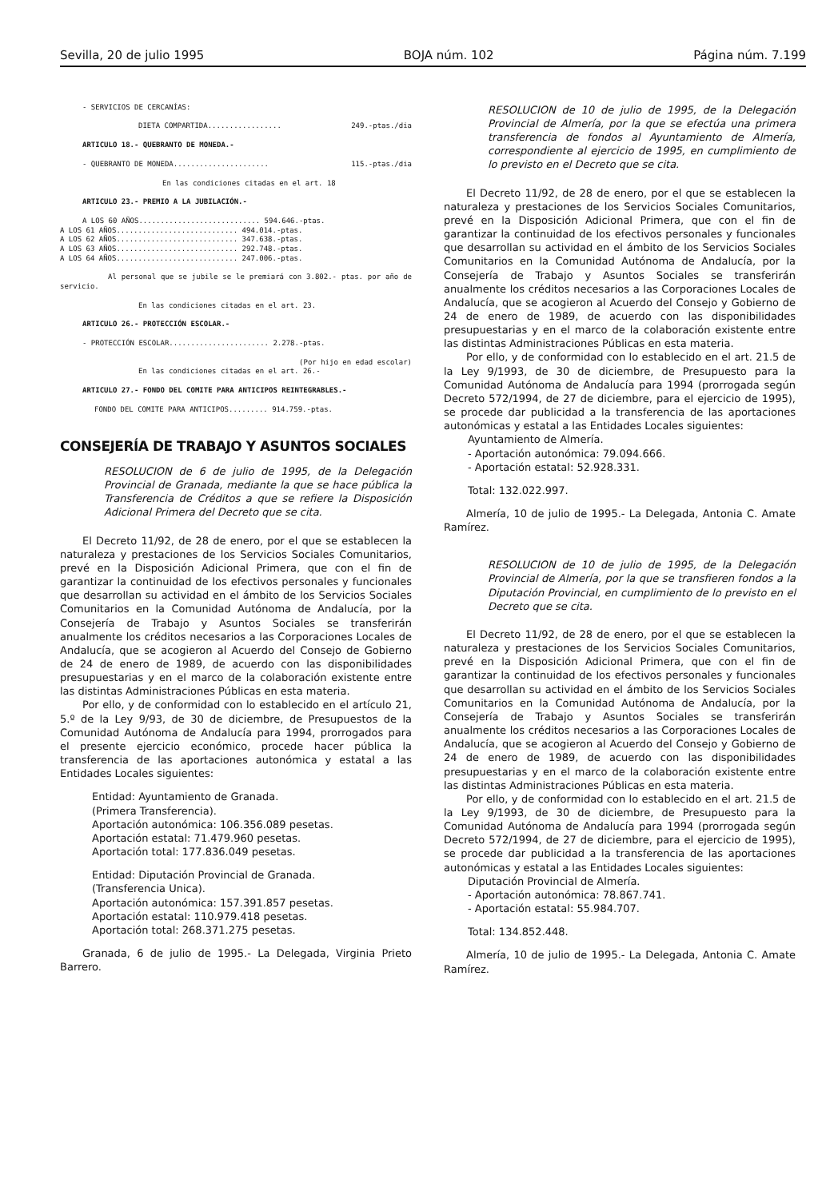Sevilla, 20 de julio 1995 BOJA núm. 102 Página núm. 7.199
- SERVICIOS DE CERCANÍAS:
DIETA COMPARTIDA................. 249.-ptas./dia
ARTICULO 18.- QUEBRANTO DE MONEDA.-
- QUEBRANTO DE MONEDA...................... 115.-ptas./dia
En las condiciones citadas en el art. 18
ARTICULO 23.- PREMIO A LA JUBILACIÓN.-
A LOS 60 AÑOS............................ 594.646.-ptas.
A LOS 61 AÑOS............................ 494.014.-ptas.
A LOS 62 AÑOS............................ 347.638.-ptas.
A LOS 63 AÑOS............................ 292.748.-ptas.
A LOS 64 AÑOS............................ 247.006.-ptas.
Al personal que se jubile se le premiará con 3.802.- ptas. por año de servicio.
En las condiciones citadas en el art. 23.
ARTICULO 26.- PROTECCIÓN ESCOLAR.-
- PROTECCIÓN ESCOLAR....................... 2.278.-ptas.
(Por hijo en edad escolar)
En las condiciones citadas en el art. 26.-
ARTICULO 27.- FONDO DEL COMITE PARA ANTICIPOS REINTEGRABLES.-
FONDO DEL COMITE PARA ANTICIPOS......... 914.759.-ptas.
CONSEJERÍA DE TRABAJO Y ASUNTOS SOCIALES
RESOLUCION de 6 de julio de 1995, de la Delegación Provincial de Granada, mediante la que se hace pública la Transferencia de Créditos a que se refiere la Disposición Adicional Primera del Decreto que se cita.
El Decreto 11/92, de 28 de enero, por el que se establecen la naturaleza y prestaciones de los Servicios Sociales Comunitarios, prevé en la Disposición Adicional Primera, que con el fin de garantizar la continuidad de los efectivos personales y funcionales que desarrollan su actividad en el ámbito de los Servicios Sociales Comunitarios en la Comunidad Autónoma de Andalucía, por la Consejería de Trabajo y Asuntos Sociales se transferirán anualmente los créditos necesarios a las Corporaciones Locales de Andalucía, que se acogieron al Acuerdo del Consejo de Gobierno de 24 de enero de 1989, de acuerdo con las disponibilidades presupuestarias y en el marco de la colaboración existente entre las distintas Administraciones Públicas en esta materia.
Por ello, y de conformidad con lo establecido en el artículo 21, 5.º de la Ley 9/93, de 30 de diciembre, de Presupuestos de la Comunidad Autónoma de Andalucía para 1994, prorrogados para el presente ejercicio económico, procede hacer pública la transferencia de las aportaciones autonómica y estatal a las Entidades Locales siguientes:
Entidad: Ayuntamiento de Granada.
(Primera Transferencia).
Aportación autonómica: 106.356.089 pesetas.
Aportación estatal: 71.479.960 pesetas.
Aportación total: 177.836.049 pesetas.
Entidad: Diputación Provincial de Granada.
(Transferencia Unica).
Aportación autonómica: 157.391.857 pesetas.
Aportación estatal: 110.979.418 pesetas.
Aportación total: 268.371.275 pesetas.
Granada, 6 de julio de 1995.- La Delegada, Virginia Prieto Barrero.
RESOLUCION de 10 de julio de 1995, de la Delegación Provincial de Almería, por la que se efectúa una primera transferencia de fondos al Ayuntamiento de Almería, correspondiente al ejercicio de 1995, en cumplimiento de lo previsto en el Decreto que se cita.
El Decreto 11/92, de 28 de enero, por el que se establecen la naturaleza y prestaciones de los Servicios Sociales Comunitarios, prevé en la Disposición Adicional Primera, que con el fin de garantizar la continuidad de los efectivos personales y funcionales que desarrollan su actividad en el ámbito de los Servicios Sociales Comunitarios en la Comunidad Autónoma de Andalucía, por la Consejería de Trabajo y Asuntos Sociales se transferirán anualmente los créditos necesarios a las Corporaciones Locales de Andalucía, que se acogieron al Acuerdo del Consejo y Gobierno de 24 de enero de 1989, de acuerdo con las disponibilidades presupuestarias y en el marco de la colaboración existente entre las distintas Administraciones Públicas en esta materia.
Por ello, y de conformidad con lo establecido en el art. 21.5 de la Ley 9/1993, de 30 de diciembre, de Presupuesto para la Comunidad Autónoma de Andalucía para 1994 (prorrogada según Decreto 572/1994, de 27 de diciembre, para el ejercicio de 1995), se procede dar publicidad a la transferencia de las aportaciones autonómicas y estatal a las Entidades Locales siguientes:
Ayuntamiento de Almería.
- Aportación autonómica: 79.094.666.
- Aportación estatal: 52.928.331.
Total: 132.022.997.
Almería, 10 de julio de 1995.- La Delegada, Antonia C. Amate Ramírez.
RESOLUCION de 10 de julio de 1995, de la Delegación Provincial de Almería, por la que se transfieren fondos a la Diputación Provincial, en cumplimiento de lo previsto en el Decreto que se cita.
El Decreto 11/92, de 28 de enero, por el que se establecen la naturaleza y prestaciones de los Servicios Sociales Comunitarios, prevé en la Disposición Adicional Primera, que con el fin de garantizar la continuidad de los efectivos personales y funcionales que desarrollan su actividad en el ámbito de los Servicios Sociales Comunitarios en la Comunidad Autónoma de Andalucía, por la Consejería de Trabajo y Asuntos Sociales se transferirán anualmente los créditos necesarios a las Corporaciones Locales de Andalucía, que se acogieron al Acuerdo del Consejo y Gobierno de 24 de enero de 1989, de acuerdo con las disponibilidades presupuestarias y en el marco de la colaboración existente entre las distintas Administraciones Públicas en esta materia.
Por ello, y de conformidad con lo establecido en el art. 21.5 de la Ley 9/1993, de 30 de diciembre, de Presupuesto para la Comunidad Autónoma de Andalucía para 1994 (prorrogada según Decreto 572/1994, de 27 de diciembre, para el ejercicio de 1995), se procede dar publicidad a la transferencia de las aportaciones autonómicas y estatal a las Entidades Locales siguientes:
Diputación Provincial de Almería.
- Aportación autonómica: 78.867.741.
- Aportación estatal: 55.984.707.
Total: 134.852.448.
Almería, 10 de julio de 1995.- La Delegada, Antonia C. Amate Ramírez.